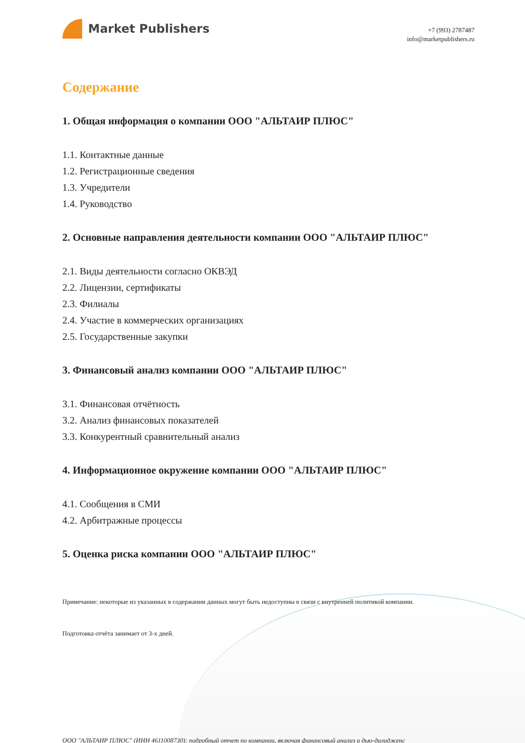Market Publishers
+7 (993) 2787487
info@marketpublishers.ru
Содержание
1. Общая информация о компании ООО "АЛЬТАИР ПЛЮС"
1.1. Контактные данные
1.2. Регистрационные сведения
1.3. Учредители
1.4. Руководство
2. Основные направления деятельности компании ООО "АЛЬТАИР ПЛЮС"
2.1. Виды деятельности согласно ОКВЭД
2.2. Лицензии, сертификаты
2.3. Филиалы
2.4. Участие в коммерческих организациях
2.5. Государственные закупки
3. Финансовый анализ компании ООО "АЛЬТАИР ПЛЮС"
3.1. Финансовая отчётность
3.2. Анализ финансовых показателей
3.3. Конкурентный сравнительный анализ
4. Информационное окружение компании ООО "АЛЬТАИР ПЛЮС"
4.1. Сообщения в СМИ
4.2. Арбитражные процессы
5. Оценка риска компании ООО "АЛЬТАИР ПЛЮС"
Примечание: некоторые из указанных в содержании данных могут быть недоступны в связи с внутренней политикой компании.
Подготовка отчёта занимает от 3-х дней.
ООО "АЛЬТАИР ПЛЮС" (ИНН 4611008730): подробный отчет по компании, включая финансовый анализ и дью-дилидженс